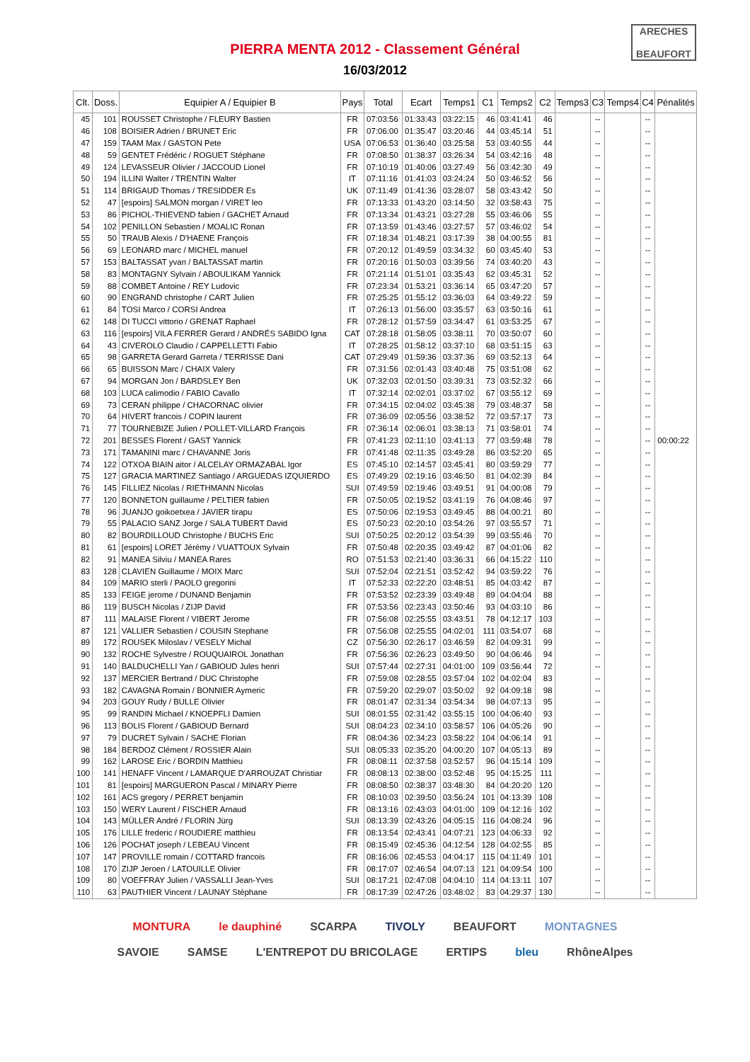PIERRA MENTA 2012 - Classement Général
16/03/2012
ARECHES
BEAUFORT
| Clt. | Doss. | Equipier A / Equipier B | Pays | Total | Ecart | Temps1 | C1 | Temps2 | C2 | Temps3 | C3 | Temps4 | C4 | Pénalités |
| --- | --- | --- | --- | --- | --- | --- | --- | --- | --- | --- | --- | --- | --- | --- |
| 45 | 101 | ROUSSET Christophe / FLEURY Bastien | FR | 07:03:56 | 01:33:43 | 03:22:15 | 46 | 03:41:41 | 46 | | -- | | -- | |
| 46 | 108 | BOISIER Adrien / BRUNET Eric | FR | 07:06:00 | 01:35:47 | 03:20:46 | 44 | 03:45:14 | 51 | | -- | | -- | |
| 47 | 159 | TAAM Max / GASTON Pete | USA | 07:06:53 | 01:36:40 | 03:25:58 | 53 | 03:40:55 | 44 | | -- | | -- | |
| 48 | 59 | GENTET Frédéric / ROGUET Stéphane | FR | 07:08:50 | 01:38:37 | 03:26:34 | 54 | 03:42:16 | 48 | | -- | | -- | |
| 49 | 124 | LEVASSEUR Olivier / JACCOUD Lionel | FR | 07:10:19 | 01:40:06 | 03:27:49 | 56 | 03:42:30 | 49 | | -- | | -- | |
| 50 | 194 | ILLINI Walter / TRENTIN Walter | IT | 07:11:16 | 01:41:03 | 03:24:24 | 50 | 03:46:52 | 56 | | -- | | -- | |
| 51 | 114 | BRIGAUD Thomas / TRESIDDER Es | UK | 07:11:49 | 01:41:36 | 03:28:07 | 58 | 03:43:42 | 50 | | -- | | -- | |
| 52 | 47 | [espoirs] SALMON morgan / VIRET leo | FR | 07:13:33 | 01:43:20 | 03:14:50 | 32 | 03:58:43 | 75 | | -- | | -- | |
| 53 | 86 | PICHOL-THIEVEND fabien / GACHET Arnaud | FR | 07:13:34 | 01:43:21 | 03:27:28 | 55 | 03:46:06 | 55 | | -- | | -- | |
| 54 | 102 | PENILLON Sebastien / MOALIC Ronan | FR | 07:13:59 | 01:43:46 | 03:27:57 | 57 | 03:46:02 | 54 | | -- | | -- | |
| 55 | 50 | TRAUB Alexis / D'HAENE François | FR | 07:18:34 | 01:48:21 | 03:17:39 | 38 | 04:00:55 | 81 | | -- | | -- | |
| 56 | 69 | LEONARD marc / MICHEL manuel | FR | 07:20:12 | 01:49:59 | 03:34:32 | 60 | 03:45:40 | 53 | | -- | | -- | |
| 57 | 153 | BALTASSAT yvan / BALTASSAT martin | FR | 07:20:16 | 01:50:03 | 03:39:56 | 74 | 03:40:20 | 43 | | -- | | -- | |
| 58 | 83 | MONTAGNY Sylvain / ABOULIKAM Yannick | FR | 07:21:14 | 01:51:01 | 03:35:43 | 62 | 03:45:31 | 52 | | -- | | -- | |
| 59 | 88 | COMBET Antoine / REY Ludovic | FR | 07:23:34 | 01:53:21 | 03:36:14 | 65 | 03:47:20 | 57 | | -- | | -- | |
| 60 | 90 | ENGRAND christophe / CART Julien | FR | 07:25:25 | 01:55:12 | 03:36:03 | 64 | 03:49:22 | 59 | | -- | | -- | |
| 61 | 84 | TOSI Marco / CORSI Andrea | IT | 07:26:13 | 01:56:00 | 03:35:57 | 63 | 03:50:16 | 61 | | -- | | -- | |
| 62 | 148 | DI TUCCI vittorio / GRENAT Raphael | FR | 07:28:12 | 01:57:59 | 03:34:47 | 61 | 03:53:25 | 67 | | -- | | -- | |
| 63 | 116 | [espoirs] VILA FERRER Gerard / ANDRÉS SABIDO Igna | CAT | 07:28:18 | 01:58:05 | 03:38:11 | 70 | 03:50:07 | 60 | | -- | | -- | |
| 64 | 43 | CIVEROLO Claudio / CAPPELLETTI Fabio | IT | 07:28:25 | 01:58:12 | 03:37:10 | 68 | 03:51:15 | 63 | | -- | | -- | |
| 65 | 98 | GARRETA Gerard Garreta / TERRISSE Dani | CAT | 07:29:49 | 01:59:36 | 03:37:36 | 69 | 03:52:13 | 64 | | -- | | -- | |
| 66 | 65 | BUISSON Marc / CHAIX Valery | FR | 07:31:56 | 02:01:43 | 03:40:48 | 75 | 03:51:08 | 62 | | -- | | -- | |
| 67 | 94 | MORGAN Jon / BARDSLEY Ben | UK | 07:32:03 | 02:01:50 | 03:39:31 | 73 | 03:52:32 | 66 | | -- | | -- | |
| 68 | 103 | LUCA calimodio / FABIO Cavallo | IT | 07:32:14 | 02:02:01 | 03:37:02 | 67 | 03:55:12 | 69 | | -- | | -- | |
| 69 | 73 | CERAN philippe / CHACORNAC olivier | FR | 07:34:15 | 02:04:02 | 03:45:38 | 79 | 03:48:37 | 58 | | -- | | -- | |
| 70 | 64 | HIVERT francois / COPIN laurent | FR | 07:36:09 | 02:05:56 | 03:38:52 | 72 | 03:57:17 | 73 | | -- | | -- | |
| 71 | 77 | TOURNEBIZE Julien / POLLET-VILLARD François | FR | 07:36:14 | 02:06:01 | 03:38:13 | 71 | 03:58:01 | 74 | | -- | | -- | |
| 72 | 201 | BESSES Florent / GAST Yannick | FR | 07:41:23 | 02:11:10 | 03:41:13 | 77 | 03:59:48 | 78 | | -- | | -- | 00:00:22 |
| 73 | 171 | TAMANINI marc / CHAVANNE Joris | FR | 07:41:48 | 02:11:35 | 03:49:28 | 86 | 03:52:20 | 65 | | -- | | -- | |
| 74 | 122 | OTXOA BIAIN aitor / ALCELAY ORMAZABAL Igor | ES | 07:45:10 | 02:14:57 | 03:45:41 | 80 | 03:59:29 | 77 | | -- | | -- | |
| 75 | 127 | GRACIA MARTINEZ Santiago / ARGUEDAS IZQUIERDO | ES | 07:49:29 | 02:19:16 | 03:46:50 | 81 | 04:02:39 | 84 | | -- | | -- | |
| 76 | 145 | FILLIEZ Nicolas / RIETHMANN Nicolas | SUI | 07:49:59 | 02:19:46 | 03:49:51 | 91 | 04:00:08 | 79 | | -- | | -- | |
| 77 | 120 | BONNETON guillaume / PELTIER fabien | FR | 07:50:05 | 02:19:52 | 03:41:19 | 76 | 04:08:46 | 97 | | -- | | -- | |
| 78 | 96 | JUANJO goikoetxea / JAVIER tirapu | ES | 07:50:06 | 02:19:53 | 03:49:45 | 88 | 04:00:21 | 80 | | -- | | -- | |
| 79 | 55 | PALACIO SANZ Jorge / SALA TUBERT David | ES | 07:50:23 | 02:20:10 | 03:54:26 | 97 | 03:55:57 | 71 | | -- | | -- | |
| 80 | 82 | BOURDILLOUD Christophe / BUCHS Eric | SUI | 07:50:25 | 02:20:12 | 03:54:39 | 99 | 03:55:46 | 70 | | -- | | -- | |
| 81 | 61 | [espoirs] LORET Jérémy / VUATTOUX Sylvain | FR | 07:50:48 | 02:20:35 | 03:49:42 | 87 | 04:01:06 | 82 | | -- | | -- | |
| 82 | 91 | MANEA Silviu / MANEA Rares | RO | 07:51:53 | 02:21:40 | 03:36:31 | 66 | 04:15:22 | 110 | | -- | | -- | |
| 83 | 128 | CLAVIEN Guillaume / MOIX Marc | SUI | 07:52:04 | 02:21:51 | 03:52:42 | 94 | 03:59:22 | 76 | | -- | | -- | |
| 84 | 109 | MARIO sterli / PAOLO gregorini | IT | 07:52:33 | 02:22:20 | 03:48:51 | 85 | 04:03:42 | 87 | | -- | | -- | |
| 85 | 133 | FEIGE jerome / DUNAND Benjamin | FR | 07:53:52 | 02:23:39 | 03:49:48 | 89 | 04:04:04 | 88 | | -- | | -- | |
| 86 | 119 | BUSCH Nicolas / ZIJP David | FR | 07:53:56 | 02:23:43 | 03:50:46 | 93 | 04:03:10 | 86 | | -- | | -- | |
| 87 | 111 | MALAISE Florent / VIBERT Jerome | FR | 07:56:08 | 02:25:55 | 03:43:51 | 78 | 04:12:17 | 103 | | -- | | -- | |
| 87 | 121 | VALLIER Sebastien / COUSIN Stephane | FR | 07:56:08 | 02:25:55 | 04:02:01 | 111 | 03:54:07 | 68 | | -- | | -- | |
| 89 | 172 | ROUSEK Miloslav / VESELY Michal | CZ | 07:56:30 | 02:26:17 | 03:46:59 | 82 | 04:09:31 | 99 | | -- | | -- | |
| 90 | 132 | ROCHE Sylvestre / ROUQUAIROL Jonathan | FR | 07:56:36 | 02:26:23 | 03:49:50 | 90 | 04:06:46 | 94 | | -- | | -- | |
| 91 | 140 | BALDUCHELLI Yan / GABIOUD Jules henri | SUI | 07:57:44 | 02:27:31 | 04:01:00 | 109 | 03:56:44 | 72 | | -- | | -- | |
| 92 | 137 | MERCIER Bertrand / DUC Christophe | FR | 07:59:08 | 02:28:55 | 03:57:04 | 102 | 04:02:04 | 83 | | -- | | -- | |
| 93 | 182 | CAVAGNA Romain / BONNIER Aymeric | FR | 07:59:20 | 02:29:07 | 03:50:02 | 92 | 04:09:18 | 98 | | -- | | -- | |
| 94 | 203 | GOUY Rudy / BULLE Olivier | FR | 08:01:47 | 02:31:34 | 03:54:34 | 98 | 04:07:13 | 95 | | -- | | -- | |
| 95 | 99 | RANDIN Michael / KNOEPFLI Damien | SUI | 08:01:55 | 02:31:42 | 03:55:15 | 100 | 04:06:40 | 93 | | -- | | -- | |
| 96 | 113 | BOLIS Florent / GABIOUD Bernard | SUI | 08:04:23 | 02:34:10 | 03:58:57 | 106 | 04:05:26 | 90 | | -- | | -- | |
| 97 | 79 | DUCRET Sylvain / SACHE Florian | FR | 08:04:36 | 02:34:23 | 03:58:22 | 104 | 04:06:14 | 91 | | -- | | -- | |
| 98 | 184 | BERDOZ Clément / ROSSIER Alain | SUI | 08:05:33 | 02:35:20 | 04:00:20 | 107 | 04:05:13 | 89 | | -- | | -- | |
| 99 | 162 | LAROSE Eric / BORDIN Matthieu | FR | 08:08:11 | 02:37:58 | 03:52:57 | 96 | 04:15:14 | 109 | | -- | | -- | |
| 100 | 141 | HENAFF Vincent / LAMARQUE D'ARROUZAT Christiar | FR | 08:08:13 | 02:38:00 | 03:52:48 | 95 | 04:15:25 | 111 | | -- | | -- | |
| 101 | 81 | [espoirs] MARGUERON Pascal / MINARY Pierre | FR | 08:08:50 | 02:38:37 | 03:48:30 | 84 | 04:20:20 | 120 | | -- | | -- | |
| 102 | 161 | ACS gregory / PERRET benjamin | FR | 08:10:03 | 02:39:50 | 03:56:24 | 101 | 04:13:39 | 108 | | -- | | -- | |
| 103 | 150 | WERY Laurent / FISCHER Arnaud | FR | 08:13:16 | 02:43:03 | 04:01:00 | 109 | 04:12:16 | 102 | | -- | | -- | |
| 104 | 143 | MÜLLER André / FLORIN Jürg | SUI | 08:13:39 | 02:43:26 | 04:05:15 | 116 | 04:08:24 | 96 | | -- | | -- | |
| 105 | 176 | LILLE frederic / ROUDIERE matthieu | FR | 08:13:54 | 02:43:41 | 04:07:21 | 123 | 04:06:33 | 92 | | -- | | -- | |
| 106 | 126 | POCHAT joseph / LEBEAU Vincent | FR | 08:15:49 | 02:45:36 | 04:12:54 | 128 | 04:02:55 | 85 | | -- | | -- | |
| 107 | 147 | PROVILLE romain / COTTARD francois | FR | 08:16:06 | 02:45:53 | 04:04:17 | 115 | 04:11:49 | 101 | | -- | | -- | |
| 108 | 170 | ZIJP Jeroen / LATOUILLE Olivier | FR | 08:17:07 | 02:46:54 | 04:07:13 | 121 | 04:09:54 | 100 | | -- | | -- | |
| 109 | 80 | VOEFFRAY Julien / VASSALLI Jean-Yves | SUI | 08:17:21 | 02:47:08 | 04:04:10 | 114 | 04:13:11 | 107 | | -- | | -- | |
| 110 | 63 | PAUTHIER Vincent / LAUNAY Stéphane | FR | 08:17:39 | 02:47:26 | 03:48:02 | 83 | 04:29:37 | 130 | | -- | | -- | |
MONTURA le dauphiné SCARPA TIVOLY BEAUFORT MONTAGNES SAVOIE SAMSE L'ENTREPOT DU BRICOLAGE ERTIPS bleu RhôneAlpes